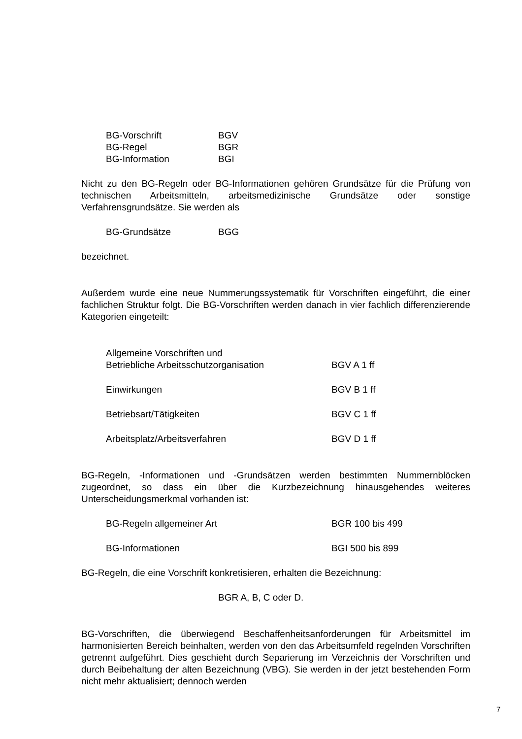| BG-Vorschrift | BGV |
| BG-Regel | BGR |
| BG-Information | BGI |
Nicht zu den BG-Regeln oder BG-Informationen gehören Grundsätze für die Prüfung von technischen Arbeitsmitteln, arbeitsmedizinische Grundsätze oder sonstige Verfahrensgrundsätze. Sie werden als
| BG-Grundsätze | BGG |
bezeichnet.
Außerdem wurde eine neue Nummerungssystematik für Vorschriften eingeführt, die einer fachlichen Struktur folgt. Die BG-Vorschriften werden danach in vier fachlich differenzierende Kategorien eingeteilt:
| Allgemeine Vorschriften und Betriebliche Arbeitsschutzorganisation | BGV A 1 ff |
| Einwirkungen | BGV B 1 ff |
| Betriebsart/Tätigkeiten | BGV C 1 ff |
| Arbeitsplatz/Arbeitsverfahren | BGV D 1 ff |
BG-Regeln, -Informationen und -Grundsätzen werden bestimmten Nummernblöcken zugeordnet, so dass ein über die Kurzbezeichnung hinausgehendes weiteres Unterscheidungsmerkmal vorhanden ist:
| BG-Regeln allgemeiner Art | BGR 100 bis 499 |
| BG-Informationen | BGI 500 bis 899 |
BG-Regeln, die eine Vorschrift konkretisieren, erhalten die Bezeichnung:
BGR A, B, C oder D.
BG-Vorschriften, die überwiegend Beschaffenheitsanforderungen für Arbeitsmittel im harmonisierten Bereich beinhalten, werden von den das Arbeitsumfeld regelnden Vorschriften getrennt aufgeführt. Dies geschieht durch Separierung im Verzeichnis der Vorschriften und durch Beibehaltung der alten Bezeichnung (VBG). Sie werden in der jetzt bestehenden Form nicht mehr aktualisiert; dennoch werden
7